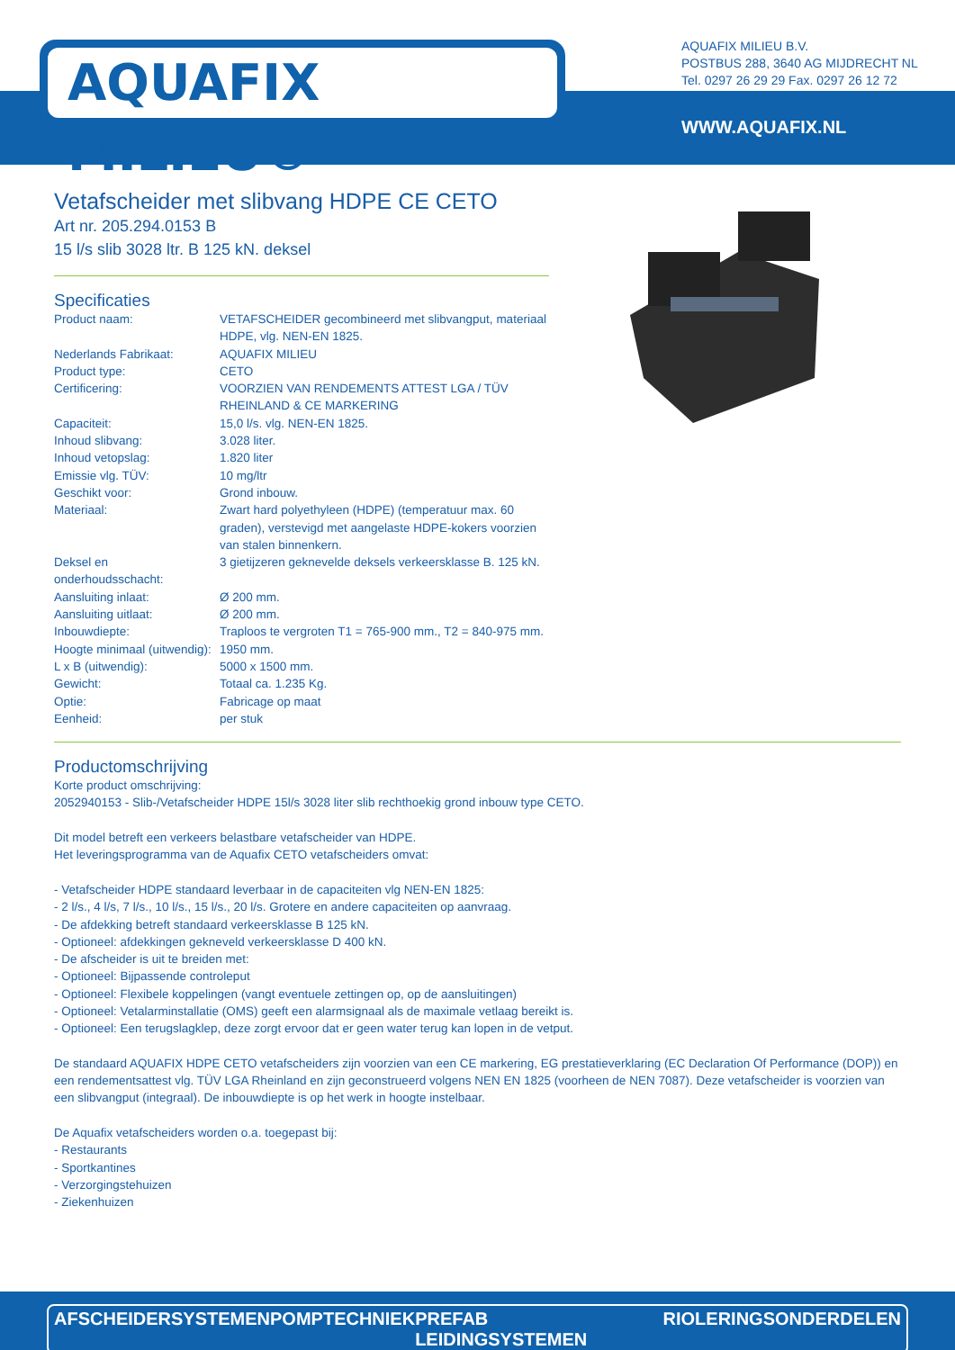AQUAFIX MILIEU®
AQUAFIX MILIEU B.V.
POSTBUS 288, 3640 AG MIJDRECHT NL
Tel. 0297 26 29 29 Fax. 0297 26 12 72
WWW.AQUAFIX.NL
Vetafscheider met slibvang HDPE CE CETO
Art nr. 205.294.0153 B
15 l/s slib 3028 ltr. B 125 kN. deksel
Specificaties
| Product naam: | VETAFSCHEIDER gecombineerd met slibvangput, materiaal HDPE, vlg. NEN-EN 1825. |
| Nederlands Fabrikaat: | AQUAFIX MILIEU |
| Product type: | CETO |
| Certificering: | VOORZIEN VAN RENDEMENTS ATTEST LGA / TÜV RHEINLAND & CE MARKERING |
| Capaciteit: | 15,0 l/s. vlg. NEN-EN 1825. |
| Inhoud slibvang: | 3.028 liter. |
| Inhoud vetopslag: | 1.820 liter |
| Emissie vlg. TÜV: | 10 mg/ltr |
| Geschikt voor: | Grond inbouw. |
| Materiaal: | Zwart hard polyethyleen (HDPE) (temperatuur max. 60 graden), verstevigd met aangelaste HDPE-kokers voorzien van stalen binnenkern. |
| Deksel en onderhoudsschacht: | 3 gietijzeren geknevelde deksels verkeersklasse B. 125 kN. |
| Aansluiting inlaat: | Ø 200 mm. |
| Aansluiting uitlaat: | Ø 200 mm. |
| Inbouwdiepte: | Traploos te vergroten T1 = 765-900 mm., T2 = 840-975 mm. |
| Hoogte minimaal (uitwendig): | 1950 mm. |
| L x B (uitwendig): | 5000 x 1500 mm. |
| Gewicht: | Totaal ca. 1.235 Kg. |
| Optie: | Fabricage op maat |
| Eenheid: | per stuk |
Productomschrijving
Korte product omschrijving:
2052940153 - Slib-/Vetafscheider HDPE 15l/s 3028 liter slib rechthoekig grond inbouw type CETO.
Dit model betreft een verkeers belastbare vetafscheider van HDPE.
Het leveringsprogramma van de Aquafix CETO vetafscheiders omvat:
- Vetafscheider HDPE standaard leverbaar in de capaciteiten vlg NEN-EN 1825:
- 2 l/s., 4 l/s, 7 l/s., 10 l/s., 15 l/s., 20 l/s. Grotere en andere capaciteiten op aanvraag.
- De afdekking betreft standaard verkeersklasse B 125 kN.
- Optioneel: afdekkingen gekneveld verkeersklasse D 400 kN.
- De afscheider is uit te breiden met:
- Optioneel: Bijpassende controleput
- Optioneel: Flexibele koppelingen (vangt eventuele zettingen op, op de aansluitingen)
- Optioneel: Vetalarminstallatie (OMS) geeft een alarmsignaal als de maximale vetlaag bereikt is.
- Optioneel: Een terugslagklep, deze zorgt ervoor dat er geen water terug kan lopen in de vetput.
De standaard AQUAFIX HDPE CETO vetafscheiders zijn voorzien van een CE markering, EG prestatieverklaring (EC Declaration Of Performance (DOP)) en een rendementsattest vlg. TÜV LGA Rheinland en zijn geconstrueerd volgens NEN EN 1825 (voorheen de NEN 7087). Deze vetafscheider is voorzien van een slibvangput (integraal). De inbouwdiepte is op het werk in hoogte instelbaar.
De Aquafix vetafscheiders worden o.a. toegepast bij:
- Restaurants
- Sportkantines
- Verzorgingstehuizen
- Ziekenhuizen
AFSCHEIDERSYSTEMEN POMPTECHNIEK PREFAB LEIDINGSYSTEMEN RIOLERINGSONDERDELEN